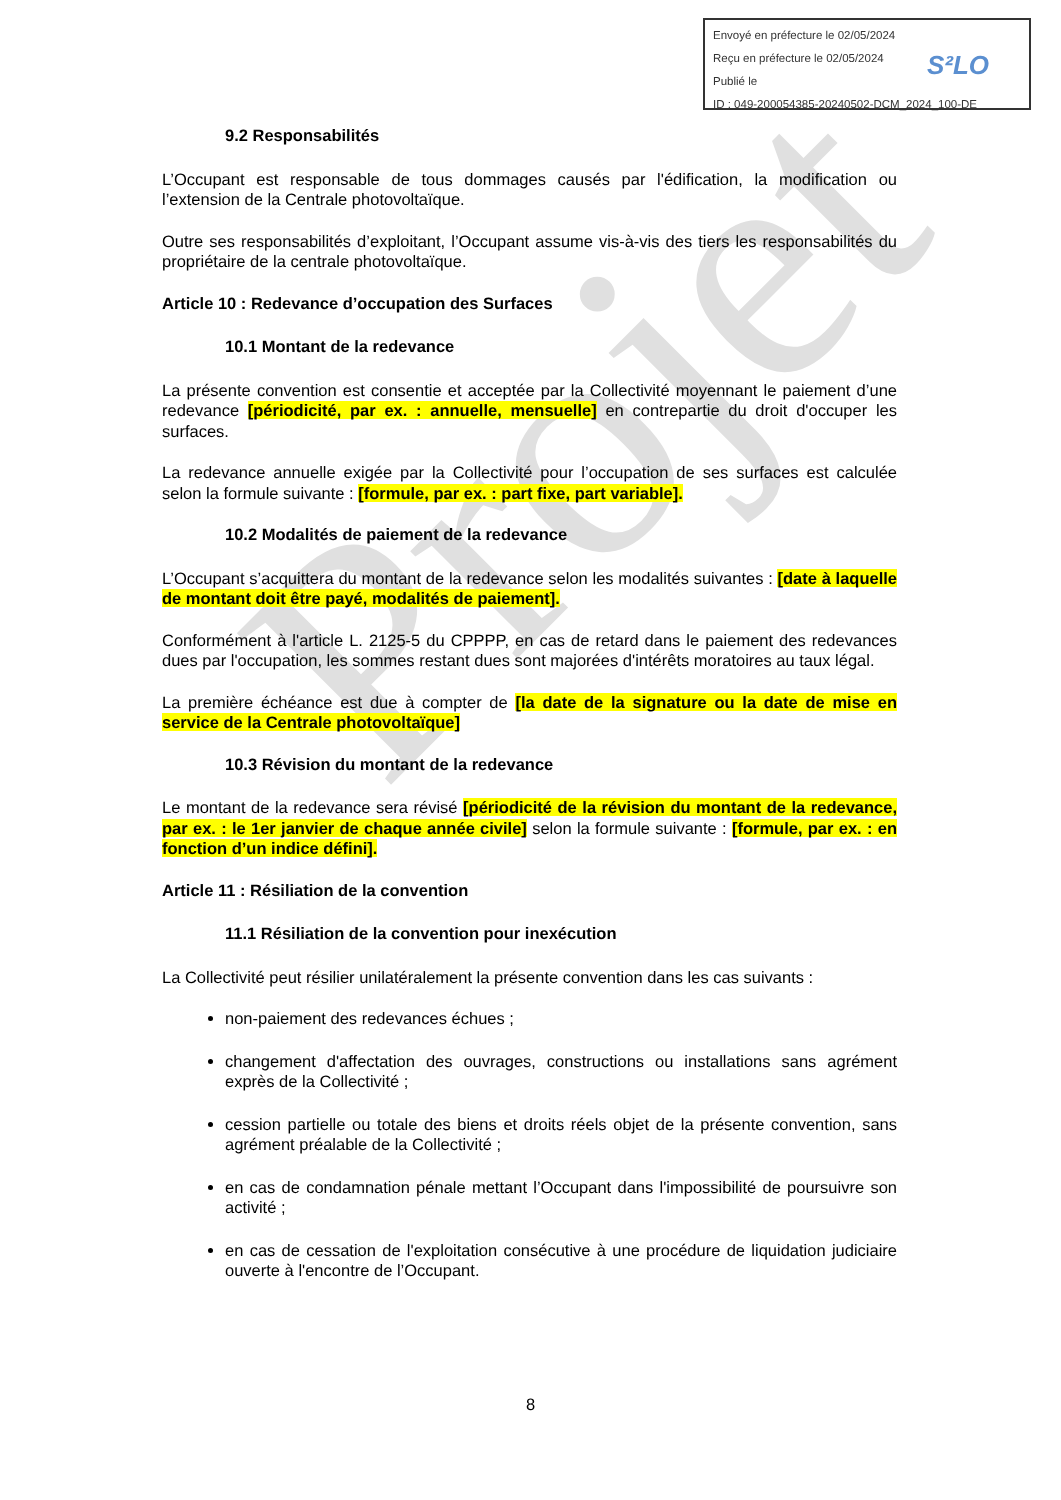Projet
Envoyé en préfecture le 02/05/2024
Reçu en préfecture le 02/05/2024
Publié le
ID : 049-200054385-20240502-DCM_2024_100-DE
S²LO
9.2 Responsabilités
L’Occupant est responsable de tous dommages causés par l'édification, la modification ou l’extension de la Centrale photovoltaïque.
Outre ses responsabilités d’exploitant, l’Occupant assume vis-à-vis des tiers les responsabilités du propriétaire de la centrale photovoltaïque.
Article 10 : Redevance d’occupation des Surfaces
10.1 Montant de la redevance
La présente convention est consentie et acceptée par la Collectivité moyennant le paiement d’une redevance [périodicité, par ex. : annuelle, mensuelle] en contrepartie du droit d'occuper les surfaces.
La redevance annuelle exigée par la Collectivité pour l’occupation de ses surfaces est calculée selon la formule suivante : [formule, par ex. : part fixe, part variable].
10.2 Modalités de paiement de la redevance
L’Occupant s’acquittera du montant de la redevance selon les modalités suivantes : [date à laquelle de montant doit être payé, modalités de paiement].
Conformément à l'article L. 2125-5 du CPPPP, en cas de retard dans le paiement des redevances dues par l'occupation, les sommes restant dues sont majorées d'intérêts moratoires au taux légal.
La première échéance est due à compter de [la date de la signature ou la date de mise en service de la Centrale photovoltaïque]
10.3 Révision du montant de la redevance
Le montant de la redevance sera révisé [périodicité de la révision du montant de la redevance, par ex. : le 1er janvier de chaque année civile] selon la formule suivante : [formule, par ex. : en fonction d’un indice défini].
Article 11 : Résiliation de la convention
11.1 Résiliation de la convention pour inexécution
La Collectivité peut résilier unilatéralement la présente convention dans les cas suivants :
non-paiement des redevances échues ;
changement d'affectation des ouvrages, constructions ou installations sans agrément exprès de la Collectivité ;
cession partielle ou totale des biens et droits réels objet de la présente convention, sans agrément préalable de la Collectivité ;
en cas de condamnation pénale mettant l’Occupant dans l'impossibilité de poursuivre son activité ;
en cas de cessation de l'exploitation consécutive à une procédure de liquidation judiciaire ouverte à l'encontre de l’Occupant.
8